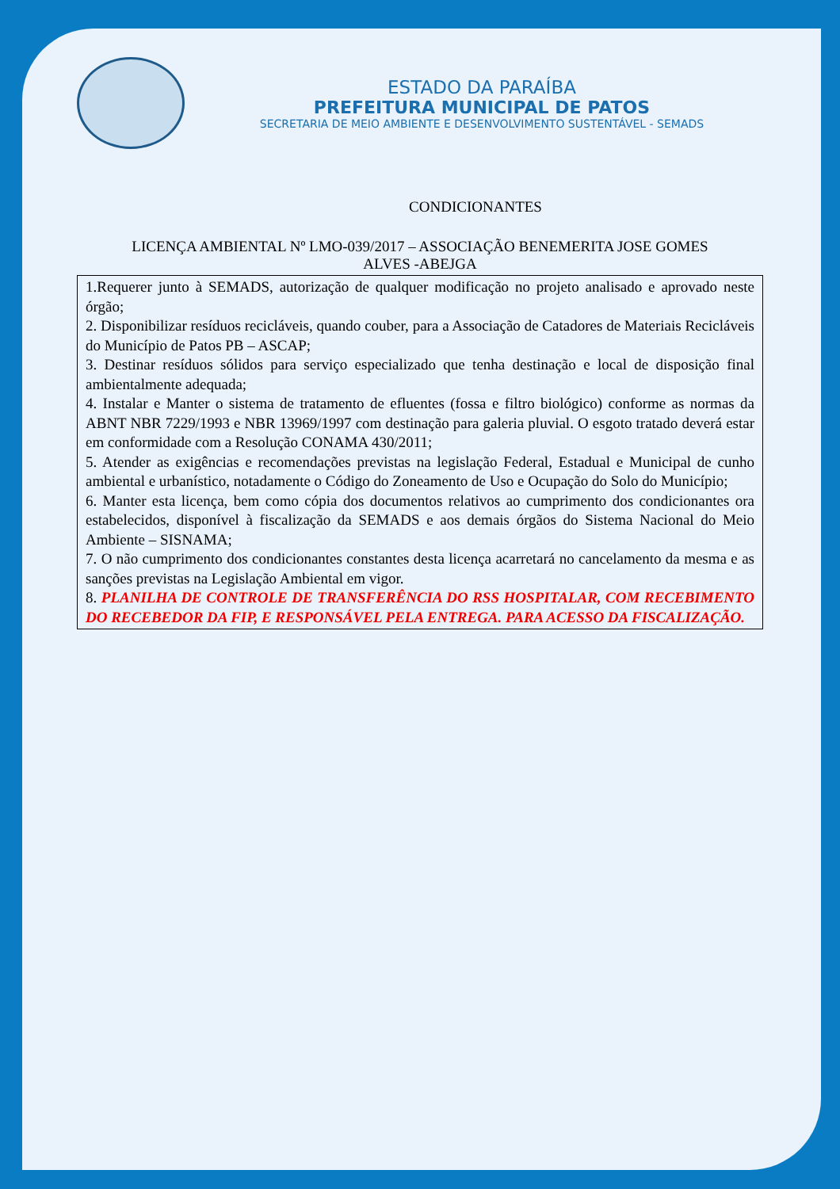ESTADO DA PARAÍBA
PREFEITURA MUNICIPAL DE PATOS
SECRETARIA DE MEIO AMBIENTE E DESENVOLVIMENTO SUSTENTÁVEL - SEMADS
CONDICIONANTES
LICENÇA AMBIENTAL Nº LMO-039/2017 – ASSOCIAÇÃO BENEMERITA JOSE GOMES
ALVES -ABEJGA
| 1.Requerer junto à SEMADS, autorização de qualquer modificação no projeto analisado e aprovado neste órgão; 2. Disponibilizar resíduos recicláveis, quando couber, para a Associação de Catadores de Materiais Recicláveis do Município de Patos PB – ASCAP; 3. Destinar resíduos sólidos para serviço especializado que tenha destinação e local de disposição final ambientalmente adequada; 4. Instalar e Manter o sistema de tratamento de efluentes (fossa e filtro biológico) conforme as normas da ABNT NBR 7229/1993 e NBR 13969/1997 com destinação para galeria pluvial. O esgoto tratado deverá estar em conformidade com a Resolução CONAMA 430/2011; 5. Atender as exigências e recomendações previstas na legislação Federal, Estadual e Municipal de cunho ambiental e urbanístico, notadamente o Código do Zoneamento de Uso e Ocupação do Solo do Município; 6. Manter esta licença, bem como cópia dos documentos relativos ao cumprimento dos condicionantes ora estabelecidos, disponível à fiscalização da SEMADS e aos demais órgãos do Sistema Nacional do Meio Ambiente – SISNAMA; 7. O não cumprimento dos condicionantes constantes desta licença acarretará no cancelamento da mesma e as sanções previstas na Legislação Ambiental em vigor. 8. PLANILHA DE CONTROLE DE TRANSFERÊNCIA DO RSS HOSPITALAR, COM RECEBIMENTO DO RECEBEDOR DA FIP, E RESPONSÁVEL PELA ENTREGA. PARA ACESSO DA FISCALIZAÇÃO. |